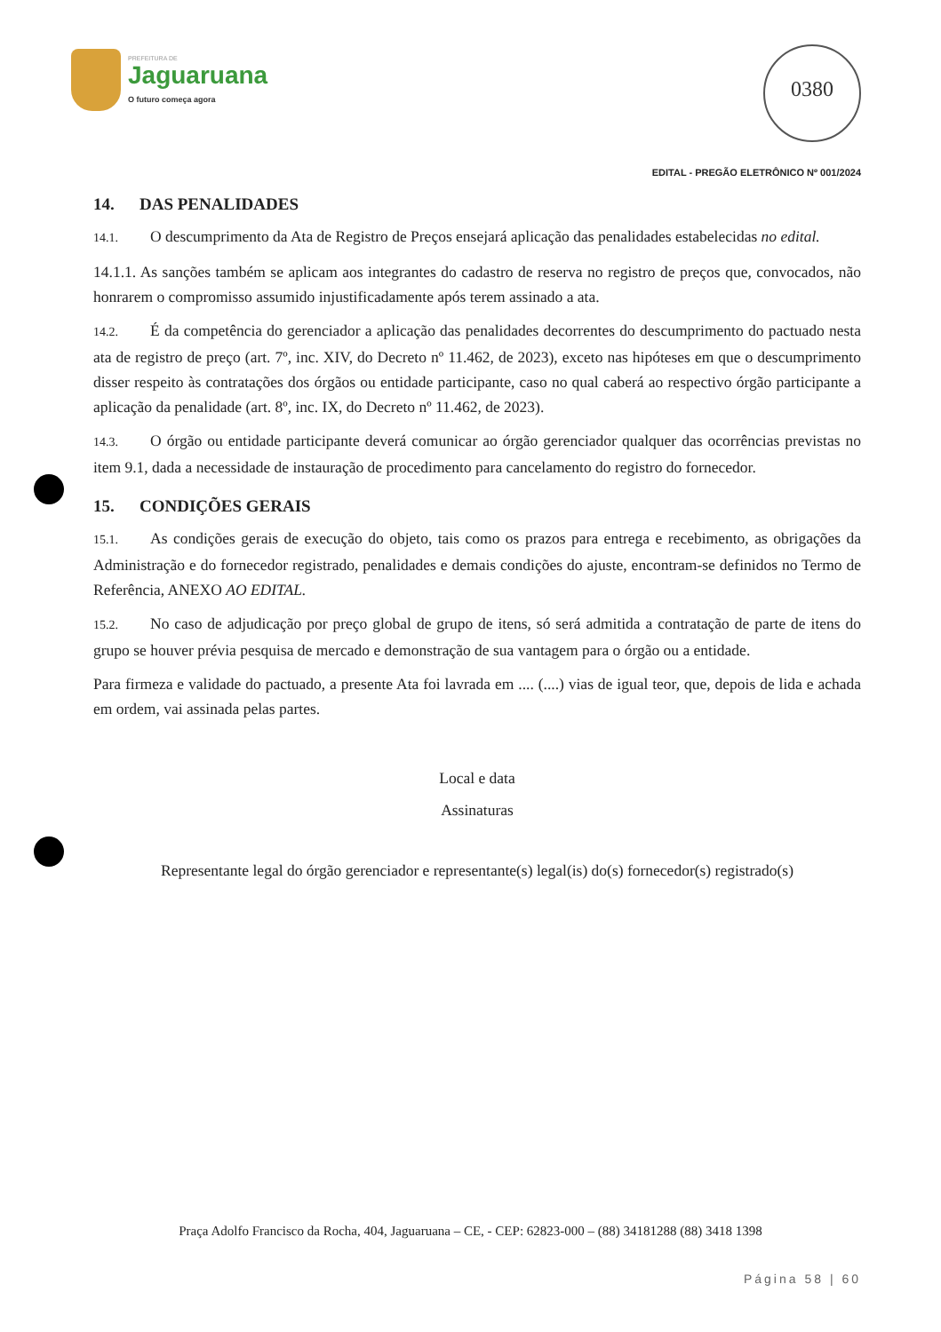PREFEITURA DE
Jaguaruana
O futuro começa agora
0380
EDITAL - PREGÃO ELETRÔNICO Nº 001/2024
14. DAS PENALIDADES
14.1. O descumprimento da Ata de Registro de Preços ensejará aplicação das penalidades estabelecidas no edital.
14.1.1. As sanções também se aplicam aos integrantes do cadastro de reserva no registro de preços que, convocados, não honrarem o compromisso assumido injustificadamente após terem assinado a ata.
14.2. É da competência do gerenciador a aplicação das penalidades decorrentes do descumprimento do pactuado nesta ata de registro de preço (art. 7º, inc. XIV, do Decreto nº 11.462, de 2023), exceto nas hipóteses em que o descumprimento disser respeito às contratações dos órgãos ou entidade participante, caso no qual caberá ao respectivo órgão participante a aplicação da penalidade (art. 8º, inc. IX, do Decreto nº 11.462, de 2023).
14.3. O órgão ou entidade participante deverá comunicar ao órgão gerenciador qualquer das ocorrências previstas no item 9.1, dada a necessidade de instauração de procedimento para cancelamento do registro do fornecedor.
15. CONDIÇÕES GERAIS
15.1. As condições gerais de execução do objeto, tais como os prazos para entrega e recebimento, as obrigações da Administração e do fornecedor registrado, penalidades e demais condições do ajuste, encontram-se definidos no Termo de Referência, ANEXO AO EDITAL.
15.2. No caso de adjudicação por preço global de grupo de itens, só será admitida a contratação de parte de itens do grupo se houver prévia pesquisa de mercado e demonstração de sua vantagem para o órgão ou a entidade.
Para firmeza e validade do pactuado, a presente Ata foi lavrada em .... (....) vias de igual teor, que, depois de lida e achada em ordem, vai assinada pelas partes.
Local e data
Assinaturas
Representante legal do órgão gerenciador e representante(s) legal(is) do(s) fornecedor(s) registrado(s)
Praça Adolfo Francisco da Rocha, 404, Jaguaruana – CE, - CEP: 62823-000 – (88) 34181288 (88) 3418 1398
Página 58 | 60